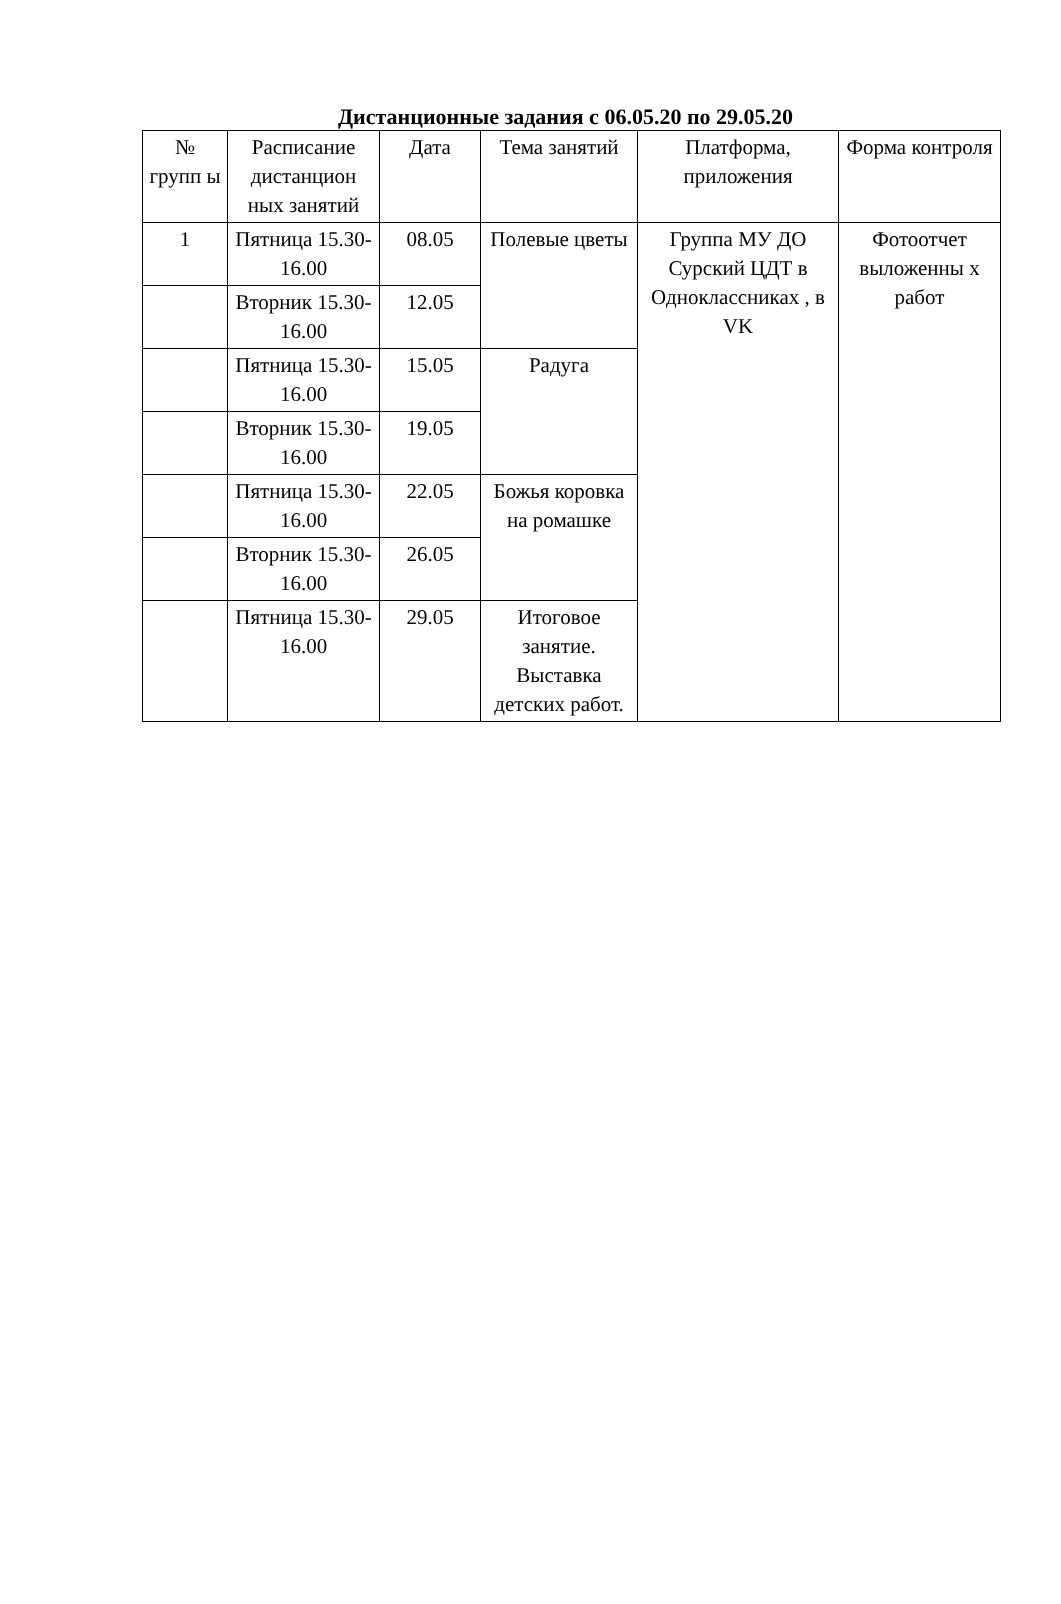Дистанционные задания с 06.05.20 по 29.05.20
| № групп ы | Расписание дистанцион ных занятий | Дата | Тема занятий | Платформа, приложения | Форма контроля |
| --- | --- | --- | --- | --- | --- |
| 1 | Пятница 15.30-16.00 | 08.05 | Полевые цветы | Группа МУ ДО Сурский ЦДТ в Одноклассниках , в VK | Фотоотчет выложенны х работ |
| | Вторник 15.30-16.00 | 12.05 | | | |
| | Пятница 15.30-16.00 | 15.05 | Радуга | | |
| | Вторник 15.30-16.00 | 19.05 | | | |
| | Пятница 15.30-16.00 | 22.05 | Божья коровка на ромашке | | |
| | Вторник 15.30-16.00 | 26.05 | | | |
| | Пятница 15.30-16.00 | 29.05 | Итоговое занятие. Выставка детских работ. | | |